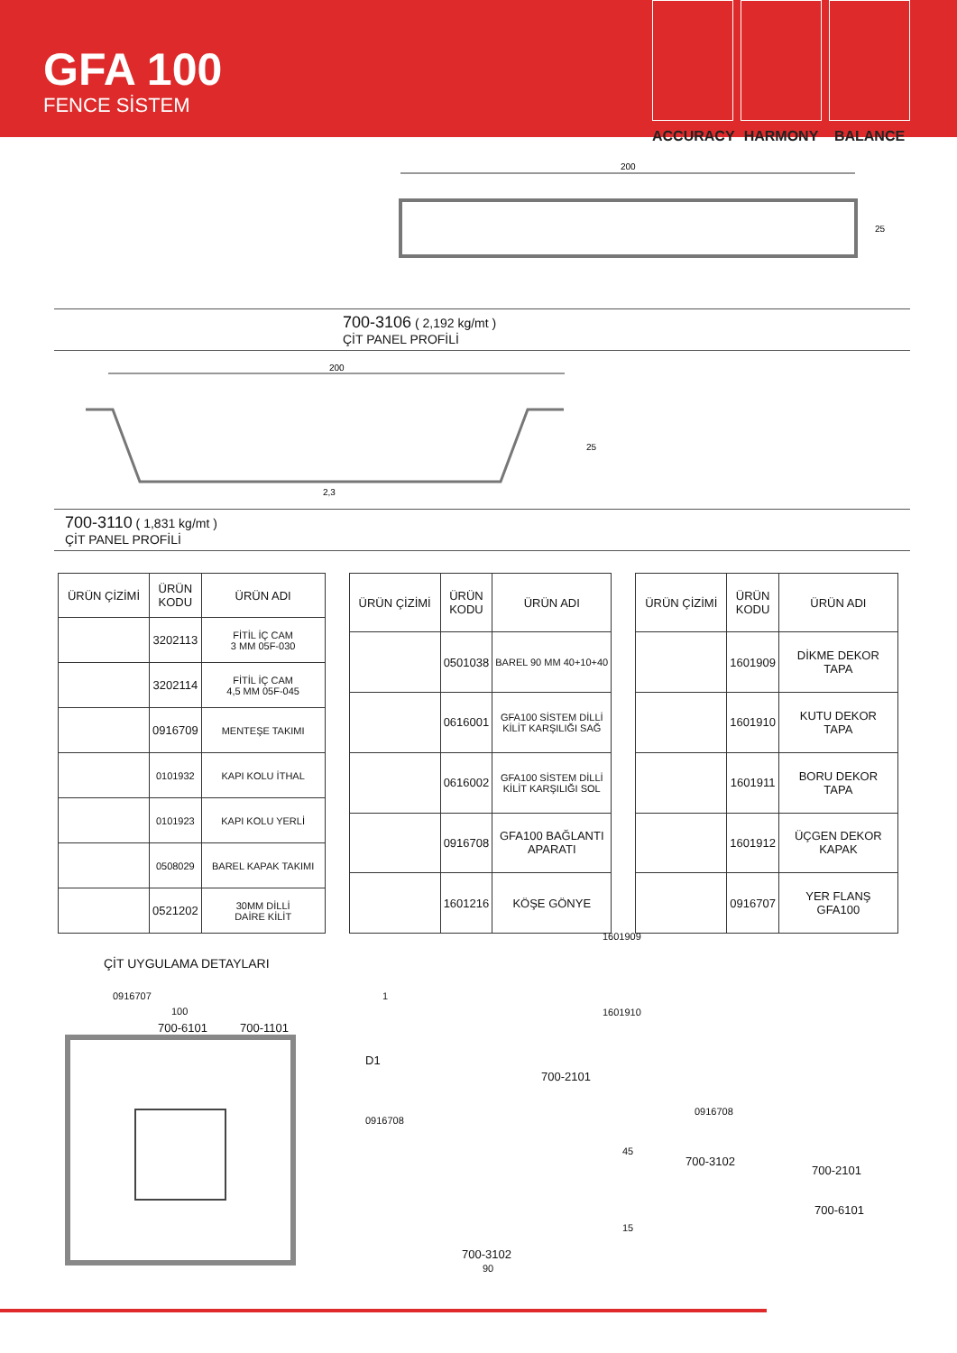GFA 100
FENCE SİSTEM
ACCURACY HARMONY BALANCE
200
25
700-3106 ( 2,192 kg/mt )
ÇİT PANEL PROFİLİ
200
2,3
25
700-3110 ( 1,831 kg/mt )
ÇİT PANEL PROFİLİ
| ÜRÜN ÇİZİMİ | ÜRÜN KODU | ÜRÜN ADI |
| --- | --- | --- |
| | 3202113 | FİTİL İÇ CAM 3 MM 05F-030 |
| | 3202114 | FİTİL İÇ CAM 4,5 MM 05F-045 |
| | 0916709 | MENTEŞE TAKIMI |
| | 0101932 | KAPI KOLU İTHAL |
| | 0101923 | KAPI KOLU YERLİ |
| | 0508029 | BAREL KAPAK TAKIMI |
| | 0521202 | 30MM DİLLİ DAİRE KİLİT |
| ÜRÜN ÇİZİMİ | ÜRÜN KODU | ÜRÜN ADI |
| --- | --- | --- |
| | 0501038 | BAREL 90 MM 40+10+40 |
| | 0616001 | GFA100 SİSTEM DİLLİ KİLİT KARŞILIĞI SAĞ |
| | 0616002 | GFA100 SİSTEM DİLLİ KİLİT KARŞILIĞI SOL |
| | 0916708 | GFA100 BAĞLANTI APARATI |
| | 1601216 | KÖŞE GÖNYE |
| ÜRÜN ÇİZİMİ | ÜRÜN KODU | ÜRÜN ADI |
| --- | --- | --- |
| | 1601909 | DİKME DEKOR TAPA |
| | 1601910 | KUTU DEKOR TAPA |
| | 1601911 | BORU DEKOR TAPA |
| | 1601912 | ÜÇGEN DEKOR KAPAK |
| | 0916707 | YER FLANŞ GFA100 |
ÇİT UYGULAMA DETAYLARI
0916707
100
700-6101 700-1101
D1
700-2101
0916708
700-3102
90
45
15
1
1601909
1601910
0916708
700-3102
700-2101
700-6101